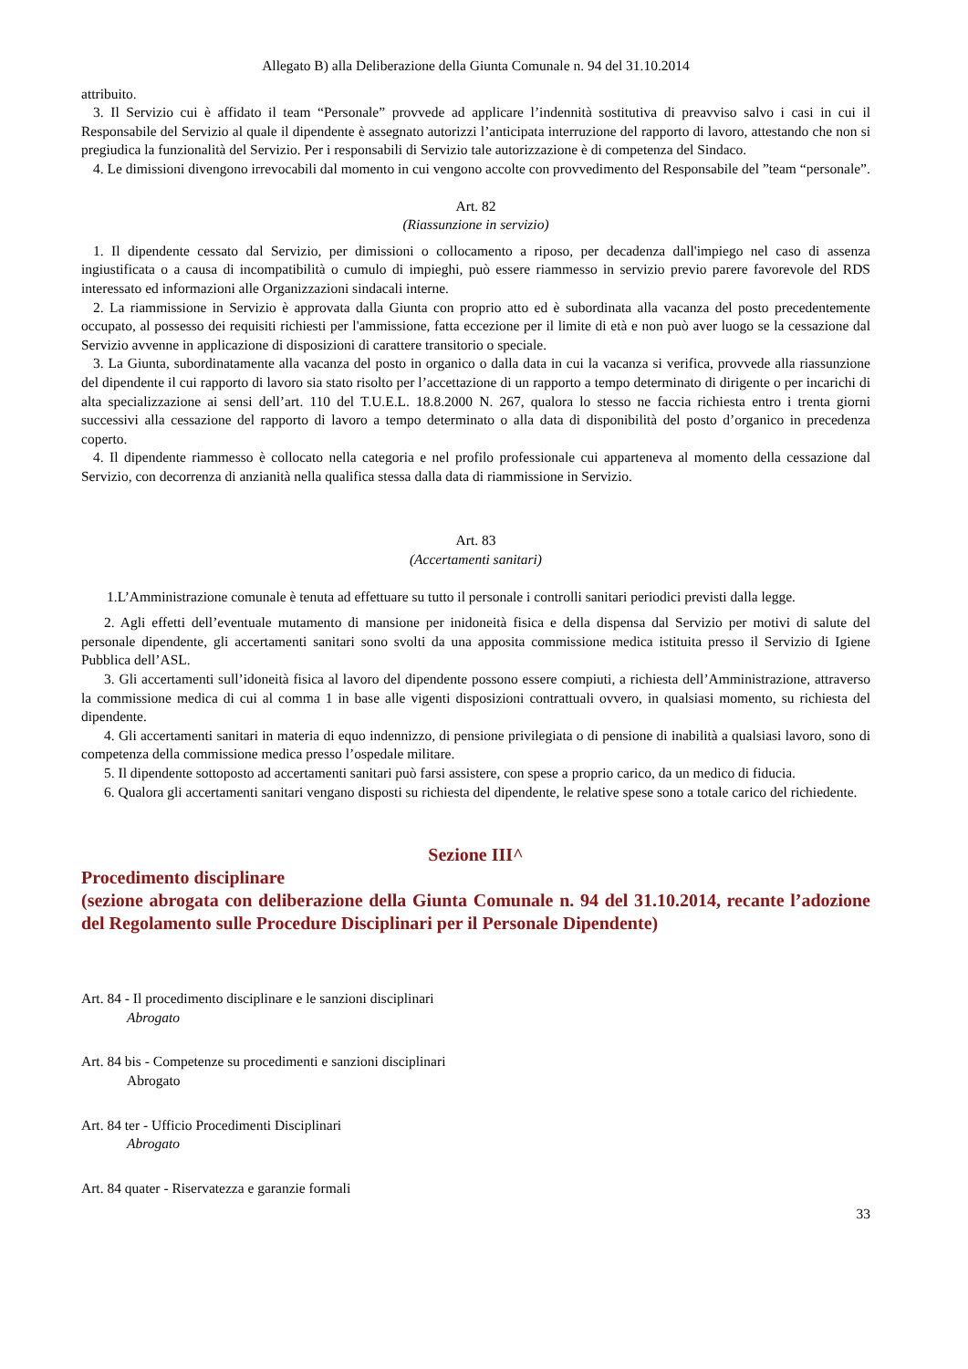Allegato B) alla Deliberazione della Giunta Comunale n. 94 del 31.10.2014
attribuito.
3. Il Servizio cui è affidato il team “Personale” provvede ad applicare l’indennità sostitutiva di preavviso salvo i casi in cui il Responsabile del Servizio al quale il dipendente è assegnato autorizzi l’anticipata interruzione del rapporto di lavoro, attestando che non si pregiudica la funzionalità del Servizio. Per i responsabili di Servizio tale autorizzazione è di competenza del Sindaco.
4. Le dimissioni divengono irrevocabili dal momento in cui vengono accolte con provvedimento del Responsabile del ”team “personale”.
Art. 82
(Riassunzione in servizio)
1. Il dipendente cessato dal Servizio, per dimissioni o collocamento a riposo, per decadenza dall'impiego nel caso di assenza ingiustificata o a causa di incompatibilità o cumulo di impieghi, può essere riammesso in servizio previo parere favorevole del RDS interessato ed informazioni alle Organizzazioni sindacali interne.
2. La riammissione in Servizio è approvata dalla Giunta con proprio atto ed è subordinata alla vacanza del posto precedentemente occupato, al possesso dei requisiti richiesti per l'ammissione, fatta eccezione per il limite di età e non può aver luogo se la cessazione dal Servizio avvenne in applicazione di disposizioni di carattere transitorio o speciale.
3. La Giunta, subordinatamente alla vacanza del posto in organico o dalla data in cui la vacanza si verifica, provvede alla riassunzione del dipendente il cui rapporto di lavoro sia stato risolto per l’accettazione di un rapporto a tempo determinato di dirigente o per incarichi di alta specializzazione ai sensi dell’art. 110 del T.U.E.L. 18.8.2000 N. 267, qualora lo stesso ne faccia richiesta entro i trenta giorni successivi alla cessazione del rapporto di lavoro a tempo determinato o alla data di disponibilità del posto d’organico in precedenza coperto.
4. Il dipendente riammesso è collocato nella categoria e nel profilo professionale cui apparteneva al momento della cessazione dal Servizio, con decorrenza di anzianità nella qualifica stessa dalla data di riammissione in Servizio.
Art. 83
(Accertamenti sanitari)
1.L’Amministrazione comunale è tenuta ad effettuare su tutto il personale i controlli sanitari periodici previsti dalla legge.
2. Agli effetti dell’eventuale mutamento di mansione per inidoneità fisica e della dispensa dal Servizio per motivi di salute del personale dipendente, gli accertamenti sanitari sono svolti da una apposita commissione medica istituita presso il Servizio di Igiene Pubblica dell’ASL.
3. Gli accertamenti sull’idoneità fisica al lavoro del dipendente possono essere compiuti, a richiesta dell’Amministrazione, attraverso la commissione medica di cui al comma 1 in base alle vigenti disposizioni contrattuali ovvero, in qualsiasi momento, su richiesta del dipendente.
4. Gli accertamenti sanitari in materia di equo indennizzo, di pensione privilegiata o di pensione di inabilità a qualsiasi lavoro, sono di competenza della commissione medica presso l’ospedale militare.
5. Il dipendente sottoposto ad accertamenti sanitari può farsi assistere, con spese a proprio carico, da un medico di fiducia.
6. Qualora gli accertamenti sanitari vengano disposti su richiesta del dipendente, le relative spese sono a totale carico del richiedente.
Sezione III^
Procedimento disciplinare
(sezione abrogata con deliberazione della Giunta Comunale n. 94 del 31.10.2014, recante l’adozione del Regolamento sulle Procedure Disciplinari per il Personale Dipendente)
Art. 84 - Il procedimento disciplinare e le sanzioni disciplinari
Abrogato
Art. 84 bis - Competenze su procedimenti e sanzioni disciplinari
Abrogato
Art. 84 ter - Ufficio Procedimenti Disciplinari
Abrogato
Art. 84 quater - Riservatezza e garanzie formali
33